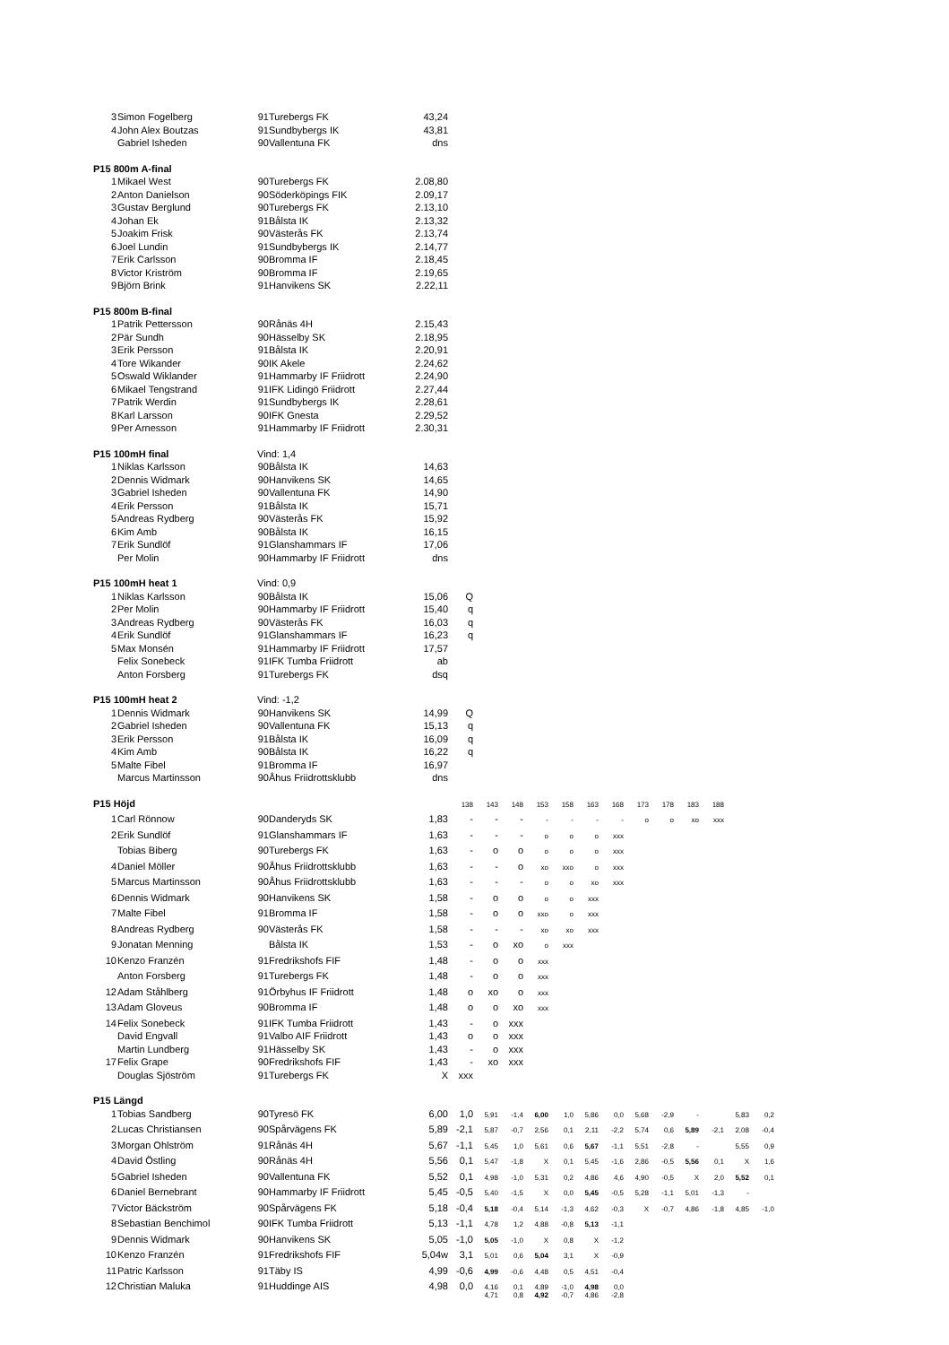| 3 | Simon Fogelberg | 91 | Turebergs FK | 43,24 | | | | | | | | | | | | | |
| 4 | John Alex Boutzas | 91 | Sundbybergs IK | 43,81 | | | | | | | | | | | | | |
| | Gabriel Isheden | 90 | Vallentuna FK | dns | | | | | | | | | | | | | |
| P15 800m A-final | | | | | | | | | | | | | | | | | |
| 1 | Mikael West | 90 | Turebergs FK | 2.08,80 | | | | | | | | | | | | | |
| 2 | Anton Danielson | 90 | Söderköpings FIK | 2.09,17 | | | | | | | | | | | | | |
| 3 | Gustav Berglund | 90 | Turebergs FK | 2.13,10 | | | | | | | | | | | | | |
| 4 | Johan Ek | 91 | Bålsta IK | 2.13,32 | | | | | | | | | | | | | |
| 5 | Joakim Frisk | 90 | Västerås FK | 2.13,74 | | | | | | | | | | | | | |
| 6 | Joel Lundin | 91 | Sundbybergs IK | 2.14,77 | | | | | | | | | | | | | |
| 7 | Erik Carlsson | 90 | Bromma IF | 2.18,45 | | | | | | | | | | | | | |
| 8 | Victor Kriström | 90 | Bromma IF | 2.19,65 | | | | | | | | | | | | | |
| 9 | Björn Brink | 91 | Hanvikens SK | 2.22,11 | | | | | | | | | | | | | |
| P15 800m B-final | | | | | | | | | | | | | | | | | |
| 1 | Patrik Pettersson | 90 | Rånäs 4H | 2.15,43 | | | | | | | | | | | | | |
| 2 | Pär Sundh | 90 | Hässelby SK | 2.18,95 | | | | | | | | | | | | | |
| 3 | Erik Persson | 91 | Bålsta IK | 2.20,91 | | | | | | | | | | | | | |
| 4 | Tore Wikander | 90 | IK Akele | 2.24,62 | | | | | | | | | | | | | |
| 5 | Oswald Wiklander | 91 | Hammarby IF Friidrott | 2.24,90 | | | | | | | | | | | | | |
| 6 | Mikael Tengstrand | 91 | IFK Lidingö Friidrott | 2.27,44 | | | | | | | | | | | | | |
| 7 | Patrik Werdin | 91 | Sundbybergs IK | 2.28,61 | | | | | | | | | | | | | |
| 8 | Karl Larsson | 90 | IFK Gnesta | 2.29,52 | | | | | | | | | | | | | |
| 9 | Per Arnesson | 91 | Hammarby IF Friidrott | 2.30,31 | | | | | | | | | | | | | |
| P15 100mH final | | Vind: 1,4 | | | | | | | | | | | | | | | |
| 1 | Niklas Karlsson | 90 | Bålsta IK | 14,63 | | | | | | | | | | | | | |
| 2 | Dennis Widmark | 90 | Hanvikens SK | 14,65 | | | | | | | | | | | | | |
| 3 | Gabriel Isheden | 90 | Vallentuna FK | 14,90 | | | | | | | | | | | | | |
| 4 | Erik Persson | 91 | Bålsta IK | 15,71 | | | | | | | | | | | | | |
| 5 | Andreas Rydberg | 90 | Västerås FK | 15,92 | | | | | | | | | | | | | |
| 6 | Kim Amb | 90 | Bålsta IK | 16,15 | | | | | | | | | | | | | |
| 7 | Erik Sundlöf | 91 | Glanshammars IF | 17,06 | | | | | | | | | | | | | |
| | Per Molin | 90 | Hammarby IF Friidrott | dns | | | | | | | | | | | | | |
| P15 100mH heat 1 | | Vind: 0,9 | | | | | | | | | | | | | | | |
| 1 | Niklas Karlsson | 90 | Bålsta IK | 15,06 | Q | | | | | | | | | | | | |
| 2 | Per Molin | 90 | Hammarby IF Friidrott | 15,40 | q | | | | | | | | | | | | |
| 3 | Andreas Rydberg | 90 | Västerås FK | 16,03 | q | | | | | | | | | | | | |
| 4 | Erik Sundlöf | 91 | Glanshammars IF | 16,23 | q | | | | | | | | | | | | |
| 5 | Max Monsén | 91 | Hammarby IF Friidrott | 17,57 | | | | | | | | | | | | | |
| | Felix Sonebeck | 91 | IFK Tumba Friidrott | ab | | | | | | | | | | | | | |
| | Anton Forsberg | 91 | Turebergs FK | dsq | | | | | | | | | | | | | |
| P15 100mH heat 2 | | Vind: -1,2 | | | | | | | | | | | | | | | |
| 1 | Dennis Widmark | 90 | Hanvikens SK | 14,99 | Q | | | | | | | | | | | | |
| 2 | Gabriel Isheden | 90 | Vallentuna FK | 15,13 | q | | | | | | | | | | | | |
| 3 | Erik Persson | 91 | Bålsta IK | 16,09 | q | | | | | | | | | | | | |
| 4 | Kim Amb | 90 | Bålsta IK | 16,22 | q | | | | | | | | | | | | |
| 5 | Malte Fibel | 91 | Bromma IF | 16,97 | | | | | | | | | | | | | |
| | Marcus Martinsson | 90 | Åhus Friidrottsklubb | dns | | | | | | | | | | | | | |
| P15 Höjd | | | | | 138 | 143 | 148 | 153 | 158 | 163 | 168 | 173 | 178 | 183 | 188 | | |
| 1 | Carl Rönnow | 90 | Danderyds SK | 1,83 | - | - | - | - | - | - | - | o | o | xo | xxx | | |
| 2 | Erik Sundlöf | 91 | Glanshammars IF | 1,63 | - | - | - | o | o | o | xxx | | | | | | |
| | Tobias Biberg | 90 | Turebergs FK | 1,63 | - | o | o | o | o | o | xxx | | | | | | |
| 4 | Daniel Möller | 90 | Åhus Friidrottsklubb | 1,63 | - | - | o | xo | xxo | o | xxx | | | | | | |
| 5 | Marcus Martinsson | 90 | Åhus Friidrottsklubb | 1,63 | - | - | - | o | o | xo | xxx | | | | | | |
| 6 | Dennis Widmark | 90 | Hanvikens SK | 1,58 | - | o | o | o | o | xxx | | | | | | | |
| 7 | Malte Fibel | 91 | Bromma IF | 1,58 | - | o | o | xxo | o | xxx | | | | | | | |
| 8 | Andreas Rydberg | 90 | Västerås FK | 1,58 | - | - | - | xo | xo | xxx | | | | | | | |
| 9 | Jonatan Menning | | Bålsta IK | 1,53 | - | o | xo | o | xxx | | | | | | | | |
| 10 | Kenzo Franzén | 91 | Fredrikshofs FIF | 1,48 | - | o | o | xxx | | | | | | | | | |
| | Anton Forsberg | 91 | Turebergs FK | 1,48 | - | o | o | xxx | | | | | | | | | |
| 12 | Adam Ståhlberg | 91 | Örbyhus IF Friidrott | 1,48 | o | xo | o | xxx | | | | | | | | | |
| 13 | Adam Gloveus | 90 | Bromma IF | 1,48 | o | o | xo | xxx | | | | | | | | | |
| 14 | Felix Sonebeck | 91 | IFK Tumba Friidrott | 1,43 | - | o | xxx | | | | | | | | | | |
| | David Engvall | 91 | Valbo AIF Friidrott | 1,43 | o | o | xxx | | | | | | | | | | |
| | Martin Lundberg | 91 | Hässelby SK | 1,43 | - | o | xxx | | | | | | | | | | |
| 17 | Felix Grape | 90 | Fredrikshofs FIF | 1,43 | - | xo | xxx | | | | | | | | | | |
| | Douglas Sjöström | 91 | Turebergs FK | X | xxx | | | | | | | | | | | | |
| P15 Längd | | | | | | | | | | | | | | | | | |
| 1 | Tobias Sandberg | 90 | Tyresö FK | 6,00 | 1,0 | 5,91 | -1,4 | 6,00 | 1,0 | 5,86 | 0,0 | 5,68 | -2,9 | - | | 5,83 | 0,2 |
| 2 | Lucas Christiansen | 90 | Spårvägens FK | 5,89 | -2,1 | 5,87 | -0,7 | 2,56 | 0,1 | 2,11 | -2,2 | 5,74 | 0,6 | 5,89 | -2,1 | 2,08 | -0,4 |
| 3 | Morgan Ohlström | 91 | Rånäs 4H | 5,67 | -1,1 | 5,45 | 1,0 | 5,61 | 0,6 | 5,67 | -1,1 | 5,51 | -2,8 | - | | 5,55 | 0,9 |
| 4 | David Östling | 90 | Rånäs 4H | 5,56 | 0,1 | 5,47 | -1,8 | X | 0,1 | 5,45 | -1,6 | 2,86 | -0,5 | 5,56 | 0,1 | X | 1,6 |
| 5 | Gabriel Isheden | 90 | Vallentuna FK | 5,52 | 0,1 | 4,98 | -1,0 | 5,31 | 0,2 | 4,86 | 4,6 | 4,90 | -0,5 | X | 2,0 | 5,52 | 0,1 |
| 6 | Daniel Bernebrant | 90 | Hammarby IF Friidrott | 5,45 | -0,5 | 5,40 | -1,5 | X | 0,0 | 5,45 | -0,5 | 5,28 | -1,1 | 5,01 | -1,3 | - | |
| 7 | Victor Bäckström | 90 | Spårvägens FK | 5,18 | -0,4 | 5,18 | -0,4 | 5,14 | -1,3 | 4,62 | -0,3 | X | -0,7 | 4,86 | -1,8 | 4,85 | -1,0 |
| 8 | Sebastian Benchimol | 90 | IFK Tumba Friidrott | 5,13 | -1,1 | 4,78 | 1,2 | 4,88 | -0,8 | 5,13 | -1,1 | | | | | | |
| 9 | Dennis Widmark | 90 | Hanvikens SK | 5,05 | -1,0 | 5,05 | -1,0 | X | 0,8 | X | -1,2 | | | | | | |
| 10 | Kenzo Franzén | 91 | Fredrikshofs FIF | 5,04w | 3,1 | 5,01 | 0,6 | 5,04 | 3,1 | X | -0,9 | | | | | | |
| 11 | Patric Karlsson | 91 | Täby IS | 4,99 | -0,6 | 4,99 | -0,6 | 4,48 | 0,5 | 4,51 | -0,4 | | | | | | |
| 12 | Christian Maluka | 91 | Huddinge AIS | 4,98 | 0,0 | 4,16 4,71 | 0,1 0,8 | 4,89 4,92 | -1,0 -0,7 | 4,98 4,86 | 0,0 -2,8 | | | | | | |